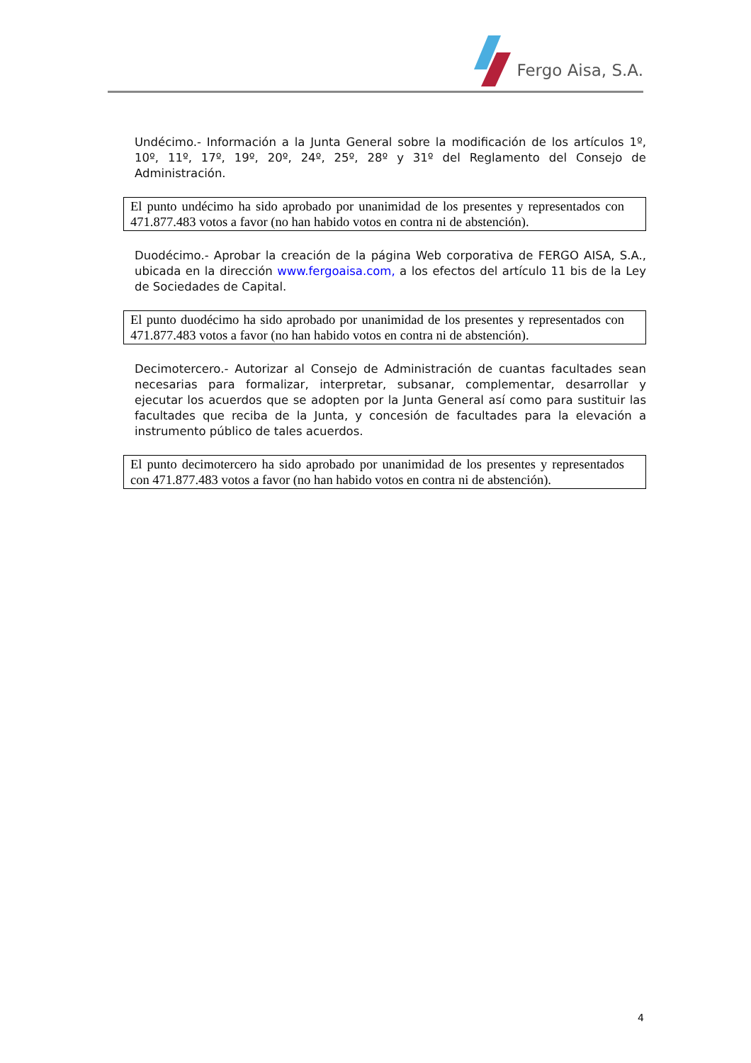Fergo Aisa, S.A.
Undécimo.- Información a la Junta General sobre la modificación de los artículos 1º, 10º, 11º, 17º, 19º, 20º, 24º, 25º, 28º y 31º del Reglamento del Consejo de Administración.
El punto undécimo ha sido aprobado por unanimidad de los presentes y representados con 471.877.483 votos a favor (no han habido votos en contra ni de abstención).
Duodécimo.- Aprobar la creación de la página Web corporativa de FERGO AISA, S.A., ubicada en la dirección www.fergoaisa.com, a los efectos del artículo 11 bis de la Ley de Sociedades de Capital.
El punto duodécimo ha sido aprobado por unanimidad de los presentes y representados con 471.877.483 votos a favor (no han habido votos en contra ni de abstención).
Decimotercero.- Autorizar al Consejo de Administración de cuantas facultades sean necesarias para formalizar, interpretar, subsanar, complementar, desarrollar y ejecutar los acuerdos que se adopten por la Junta General así como para sustituir las facultades que reciba de la Junta, y concesión de facultades para la elevación a instrumento público de tales acuerdos.
El punto decimotercero ha sido aprobado por unanimidad de los presentes y representados con 471.877.483 votos a favor (no han habido votos en contra ni de abstención).
4